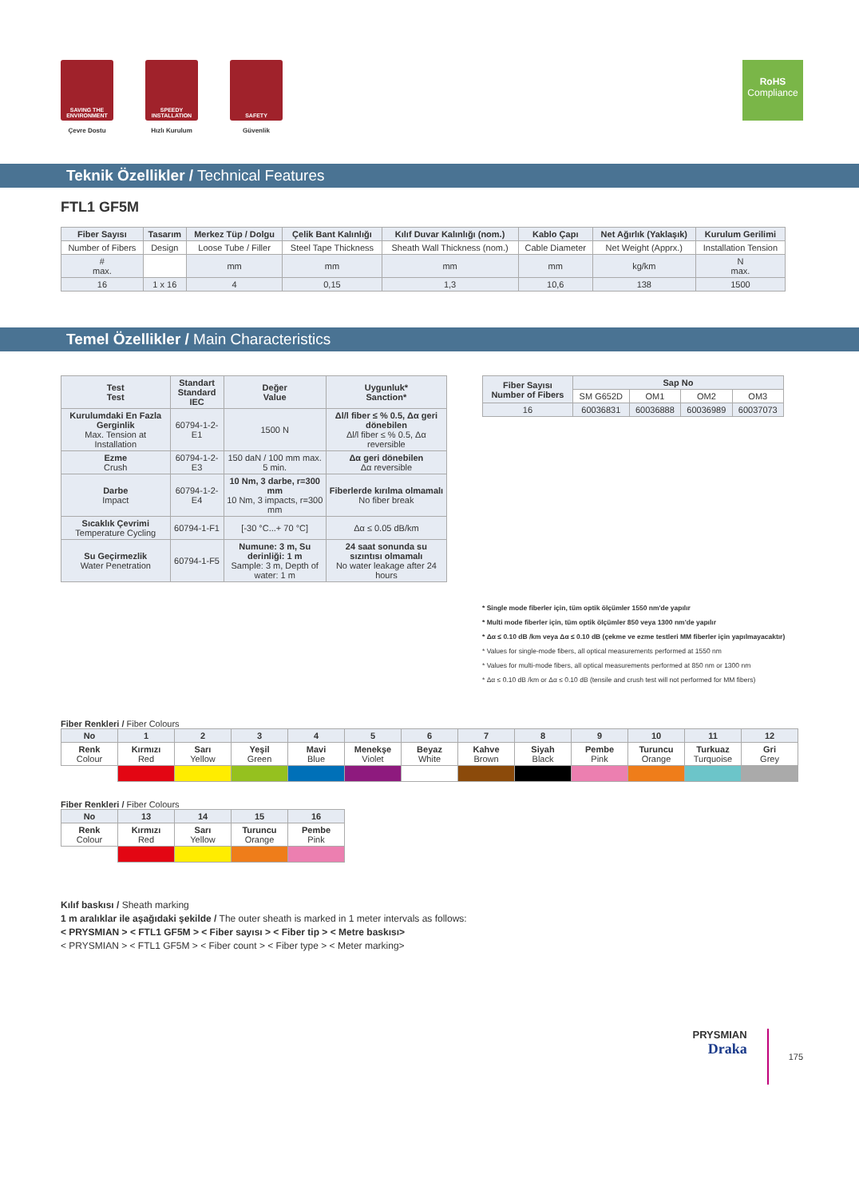SAVING THE ENVIRONMENT
Çevre Dostu
SPEEDY INSTALLATION
Hızlı Kurulum
SAFETY
Güvenlik
RoHS
Compliance
Teknik Özellikler / Technical Features
FTL1 GF5M
| Fiber Sayısı | Tasarım | Merkez Tüp / Dolgu | Çelik Bant Kalınlığı | Kılıf Duvar Kalınlığı (nom.) | Kablo Çapı | Net Ağırlık (Yaklaşık) | Kurulum Gerilimi |
| --- | --- | --- | --- | --- | --- | --- | --- |
| Number of Fibers | Design | Loose Tube / Filler | Steel Tape Thickness | Sheath Wall Thickness (nom.) | Cable Diameter | Net Weight (Apprx.) | Installation Tension |
| # max. | | mm | mm | mm | mm | kg/km | N max. |
| 16 | 1 x 16 | 4 | 0,15 | 1,3 | 10,6 | 138 | 1500 |
Temel Özellikler / Main Characteristics
| Test Test | Standart Standard IEC | Değer Value | Uygunluk* Sanction* |
| --- | --- | --- | --- |
| Kurulumdaki En Fazla Gerginlik Max. Tension at Installation | 60794-1-2-E1 | 1500 N | Δl/l fiber ≤ % 0.5, Δα geri dönebilen Δl/l fiber ≤ % 0.5, Δα reversible |
| Ezme Crush | 60794-1-2-E3 | 150 daN / 100 mm max. 5 min. | Δα geri dönebilen Δα reversible |
| Darbe Impact | 60794-1-2-E4 | 10 Nm, 3 darbe, r=300 mm 10 Nm, 3 impacts, r=300 mm | Fiberlerde kırılma olmamalı No fiber break |
| Sıcaklık Çevrimi Temperature Cycling | 60794-1-F1 | [-30 °C...+ 70 °C] | Δα ≤ 0.05 dB/km |
| Su Geçirmezlik Water Penetration | 60794-1-F5 | Numune: 3 m, Su derinliği: 1 m Sample: 3 m, Depth of water: 1 m | 24 saat sonunda su sızıntısı olmamalı No water leakage after 24 hours |
| Fiber Sayısı Number of Fibers | Sap No | | | |
| --- | --- | --- | --- | --- |
| | SM G652D | OM1 | OM2 | OM3 |
| 16 | 60036831 | 60036888 | 60036989 | 60037073 |
* Single mode fiberler için, tüm optik ölçümler 1550 nm'de yapılır
* Multi mode fiberler için, tüm optik ölçümler 850 veya 1300 nm'de yapılır
* Δα ≤ 0.10 dB /km veya Δα ≤ 0.10 dB (çekme ve ezme testleri MM fiberler için yapılmayacaktır)
* Values for single-mode fibers, all optical measurements performed at 1550 nm
* Values for multi-mode fibers, all optical measurements performed at 850 nm or 1300 nm
* Δα ≤ 0.10 dB /km or Δα ≤ 0.10 dB (tensile and crush test will not performed for MM fibers)
Fiber Renkleri / Fiber Colours
| No | 1 | 2 | 3 | 4 | 5 | 6 | 7 | 8 | 9 | 10 | 11 | 12 |
| Renk Colour | Kırmızı Red | Sarı Yellow | Yeşil Green | Mavi Blue | Menekşe Violet | Beyaz White | Kahve Brown | Siyah Black | Pembe Pink | Turuncu Orange | Turkuaz Turquoise | Gri Grey |
Fiber Renkleri / Fiber Colours
| No | 13 | 14 | 15 | 16 |
| Renk Colour | Kırmızı Red | Sarı Yellow | Turuncu Orange | Pembe Pink |
Kılıf baskısı / Sheath marking
1 m aralıklar ile aşağıdaki şekilde / The outer sheath is marked in 1 meter intervals as follows:
< PRYSMIAN > < FTL1 GF5M > < Fiber sayısı > < Fiber tip > < Metre baskısı>
< PRYSMIAN > < FTL1 GF5M > < Fiber count > < Fiber type > < Meter marking>
PRYSMIAN
Draka
175